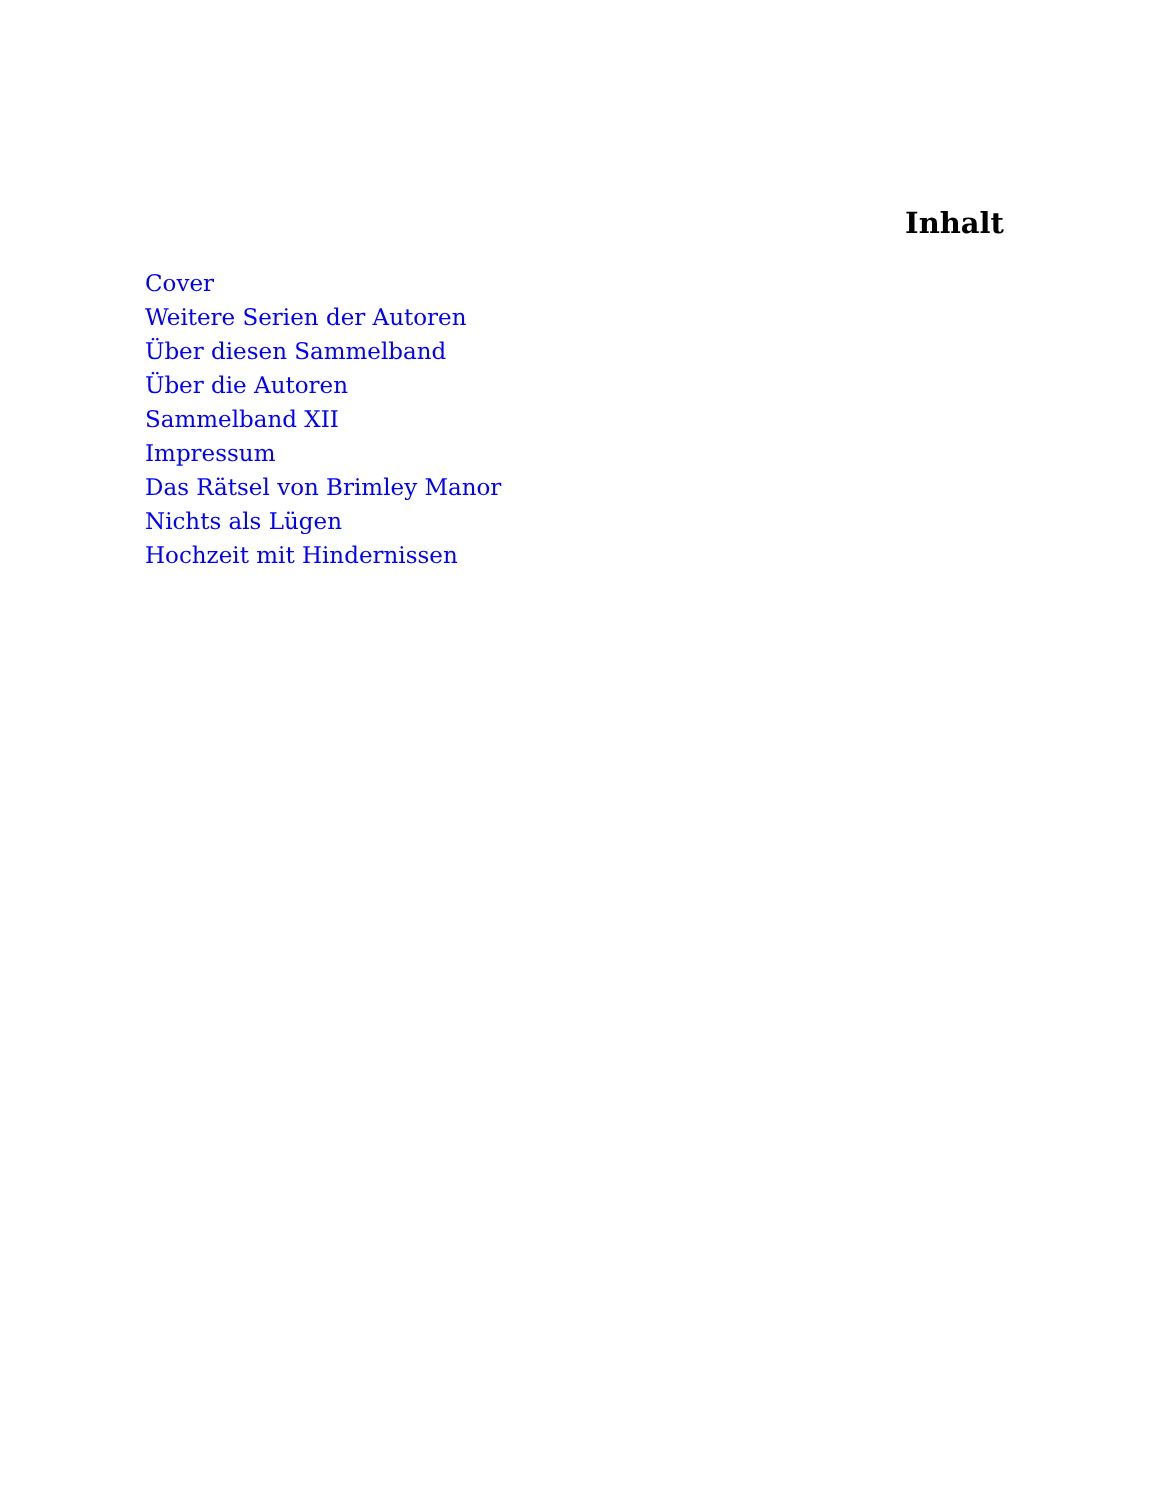Inhalt
Cover
Weitere Serien der Autoren
Über diesen Sammelband
Über die Autoren
Sammelband XII
Impressum
Das Rätsel von Brimley Manor
Nichts als Lügen
Hochzeit mit Hindernissen